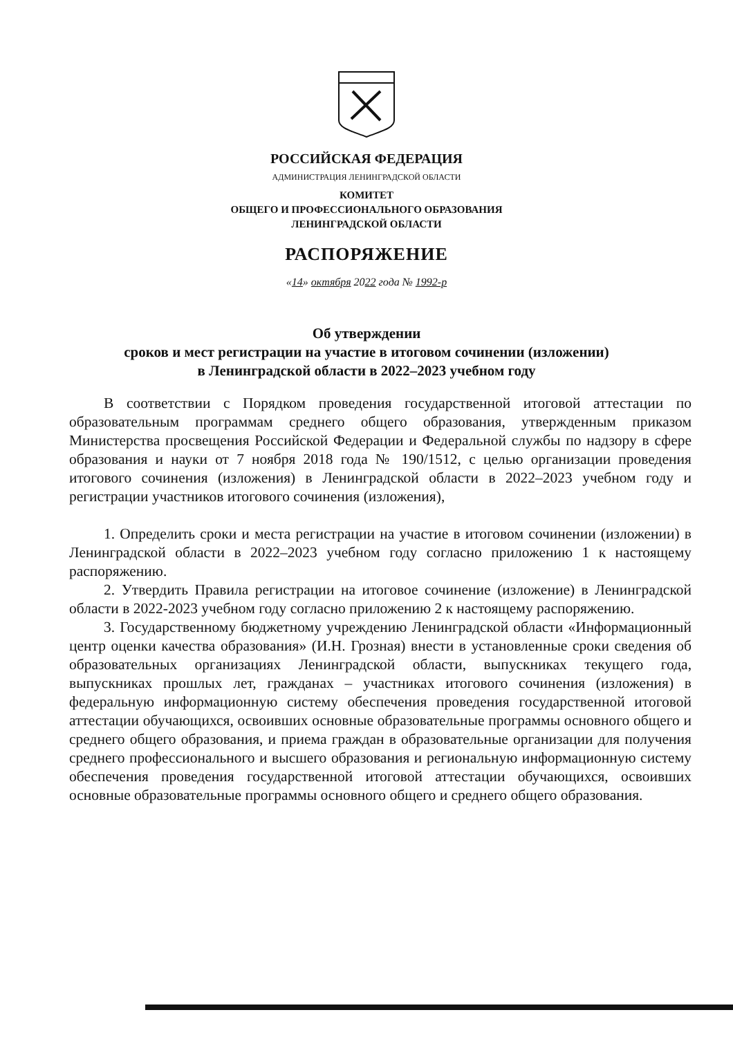РОССИЙСКАЯ ФЕДЕРАЦИЯ
АДМИНИСТРАЦИЯ ЛЕНИНГРАДСКОЙ ОБЛАСТИ
КОМИТЕТ
ОБЩЕГО И ПРОФЕССИОНАЛЬНОГО ОБРАЗОВАНИЯ
ЛЕНИНГРАДСКОЙ ОБЛАСТИ
РАСПОРЯЖЕНИЕ
«14» октября 2022 года № 1992-р
Об утверждении
сроков и мест регистрации на участие в итоговом сочинении (изложении)
в Ленинградской области в 2022–2023 учебном году
В соответствии с Порядком проведения государственной итоговой аттестации по образовательным программам среднего общего образования, утвержденным приказом Министерства просвещения Российской Федерации и Федеральной службы по надзору в сфере образования и науки от 7 ноября 2018 года № 190/1512, с целью организации проведения итогового сочинения (изложения) в Ленинградской области в 2022–2023 учебном году и регистрации участников итогового сочинения (изложения),
1. Определить сроки и места регистрации на участие в итоговом сочинении (изложении) в Ленинградской области в 2022–2023 учебном году согласно приложению 1 к настоящему распоряжению.
2. Утвердить Правила регистрации на итоговое сочинение (изложение) в Ленинградской области в 2022-2023 учебном году согласно приложению 2 к настоящему распоряжению.
3. Государственному бюджетному учреждению Ленинградской области «Информационный центр оценки качества образования» (И.Н. Грозная) внести в установленные сроки сведения об образовательных организациях Ленинградской области, выпускниках текущего года, выпускниках прошлых лет, гражданах – участниках итогового сочинения (изложения) в федеральную информационную систему обеспечения проведения государственной итоговой аттестации обучающихся, освоивших основные образовательные программы основного общего и среднего общего образования, и приема граждан в образовательные организации для получения среднего профессионального и высшего образования и региональную информационную систему обеспечения проведения государственной итоговой аттестации обучающихся, освоивших основные образовательные программы основного общего и среднего общего образования.